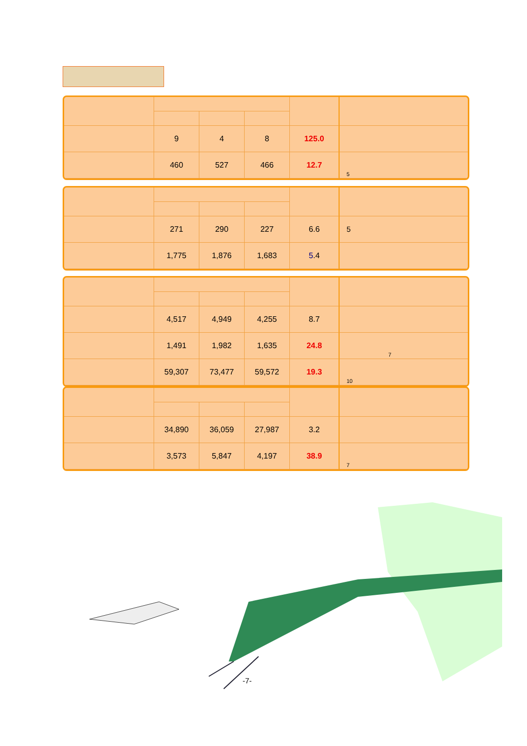| | 9 | 4 | 8 | 125.0 | |
| | 460 | 527 | 466 | 12.7 | 5 |
| | 271 | 290 | 227 | 6.6 | 5 |
| | 1,775 | 1,876 | 1,683 | 5 .4 | |
| | 4,517 | 4,949 | 4,255 | 8.7 | |
| | 1,491 | 1,982 | 1,635 | 24.8 | 7 |
| | 59,307 | 73,477 | 59,572 | 19.3 | 10 |
| | 34,890 | 36,059 | 27,987 | 3.2 | |
| | 3,573 | 5,847 | 4,197 | 38.9 | 7 |
-7-